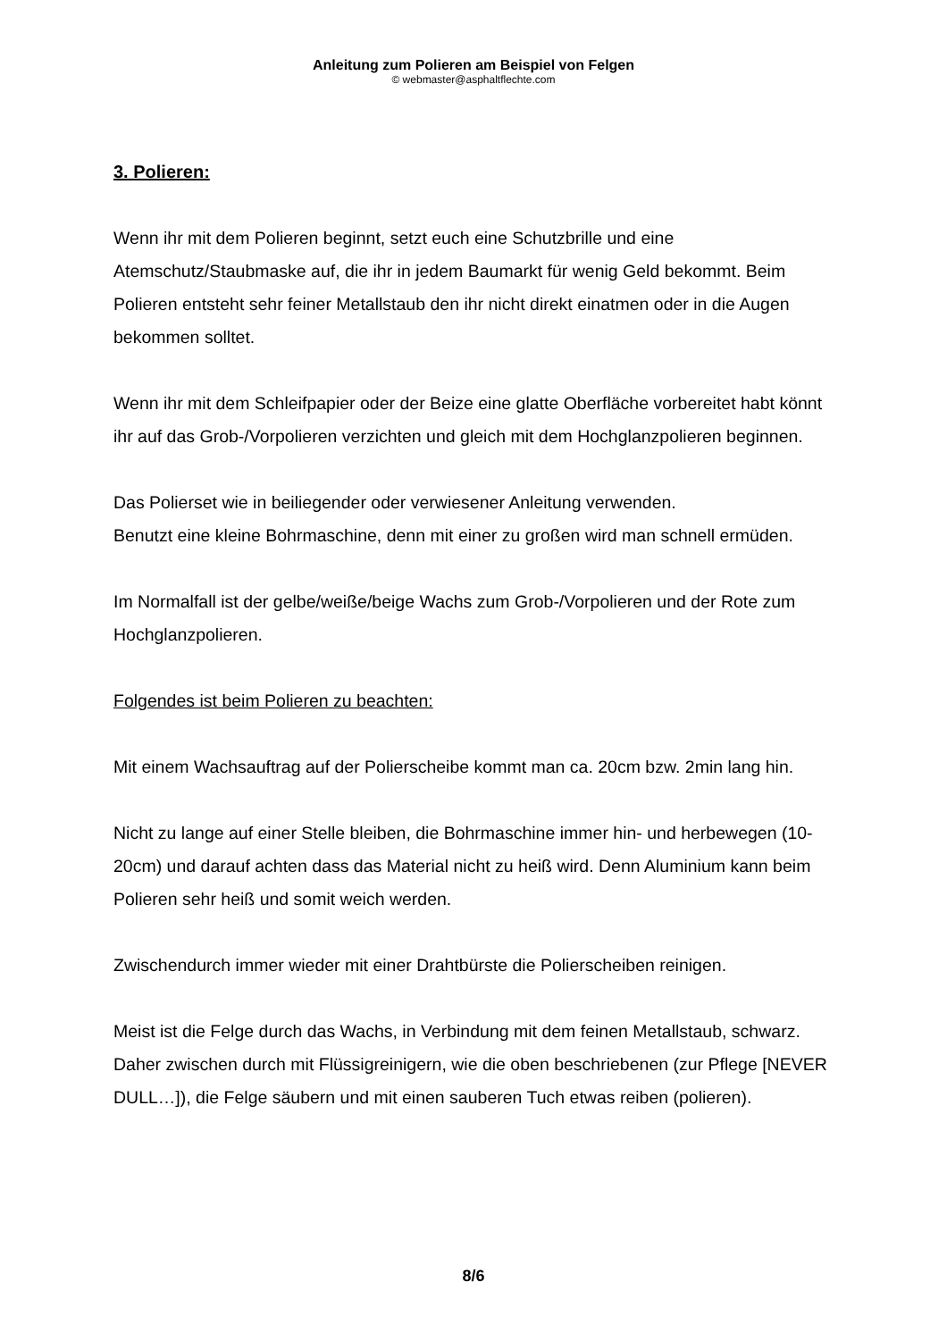Anleitung zum Polieren am Beispiel von Felgen
© webmaster@asphaltflechte.com
3. Polieren:
Wenn ihr mit dem Polieren beginnt, setzt euch eine Schutzbrille und eine Atemschutz/Staubmaske auf, die ihr in jedem Baumarkt für wenig Geld bekommt. Beim Polieren entsteht sehr feiner Metallstaub den ihr nicht direkt einatmen oder in die Augen bekommen solltet.
Wenn ihr mit dem Schleifpapier oder der Beize eine glatte Oberfläche vorbereitet habt könnt ihr auf das Grob-/Vorpolieren verzichten und gleich mit dem Hochglanzpolieren beginnen.
Das Polierset wie in beiliegender oder verwiesener Anleitung verwenden.
Benutzt eine kleine Bohrmaschine, denn mit einer zu großen wird man schnell ermüden.
Im Normalfall ist der gelbe/weiße/beige Wachs zum Grob-/Vorpolieren und der Rote zum Hochglanzpolieren.
Folgendes ist beim Polieren zu beachten:
Mit einem Wachsauftrag auf der Polierscheibe kommt man ca. 20cm bzw. 2min lang hin.
Nicht zu lange auf einer Stelle bleiben, die Bohrmaschine immer hin- und herbewegen (10-20cm) und darauf achten dass das Material nicht zu heiß wird. Denn Aluminium kann beim Polieren sehr heiß und somit weich werden.
Zwischendurch immer wieder mit einer Drahtbürste die Polierscheiben reinigen.
Meist ist die Felge durch das Wachs, in Verbindung mit dem feinen Metallstaub, schwarz. Daher zwischen durch mit Flüssigreinigern, wie die oben beschriebenen (zur Pflege [NEVER DULL…]), die Felge säubern und mit einen sauberen Tuch etwas reiben (polieren).
8/6